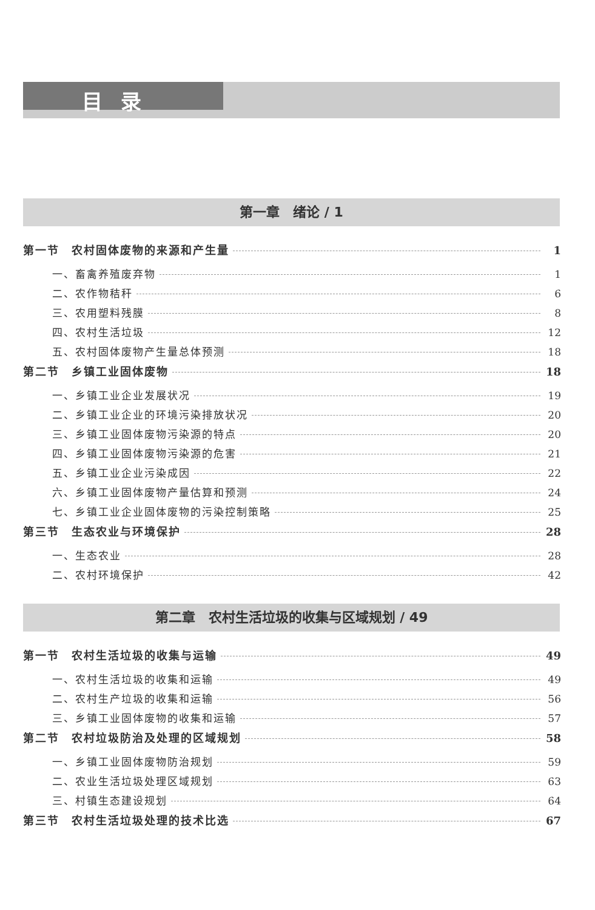目录
第一章　绪论 / 1
第一节　农村固体废物的来源和产生量 1
一、畜禽养殖废弃物 1
二、农作物秸秆 6
三、农用塑料残膜 8
四、农村生活垃圾 12
五、农村固体废物产生量总体预测 18
第二节　乡镇工业固体废物 18
一、乡镇工业企业发展状况 19
二、乡镇工业企业的环境污染排放状况 20
三、乡镇工业固体废物污染源的特点 20
四、乡镇工业固体废物污染源的危害 21
五、乡镇工业企业污染成因 22
六、乡镇工业固体废物产量估算和预测 24
七、乡镇工业企业固体废物的污染控制策略 25
第三节　生态农业与环境保护 28
一、生态农业 28
二、农村环境保护 42
第二章　农村生活垃圾的收集与区域规划 / 49
第一节　农村生活垃圾的收集与运输 49
一、农村生活垃圾的收集和运输 49
二、农村生产垃圾的收集和运输 56
三、乡镇工业固体废物的收集和运输 57
第二节　农村垃圾防治及处理的区域规划 58
一、乡镇工业固体废物防治规划 59
二、农业生活垃圾处理区域规划 63
三、村镇生态建设规划 64
第三节　农村生活垃圾处理的技术比选 67